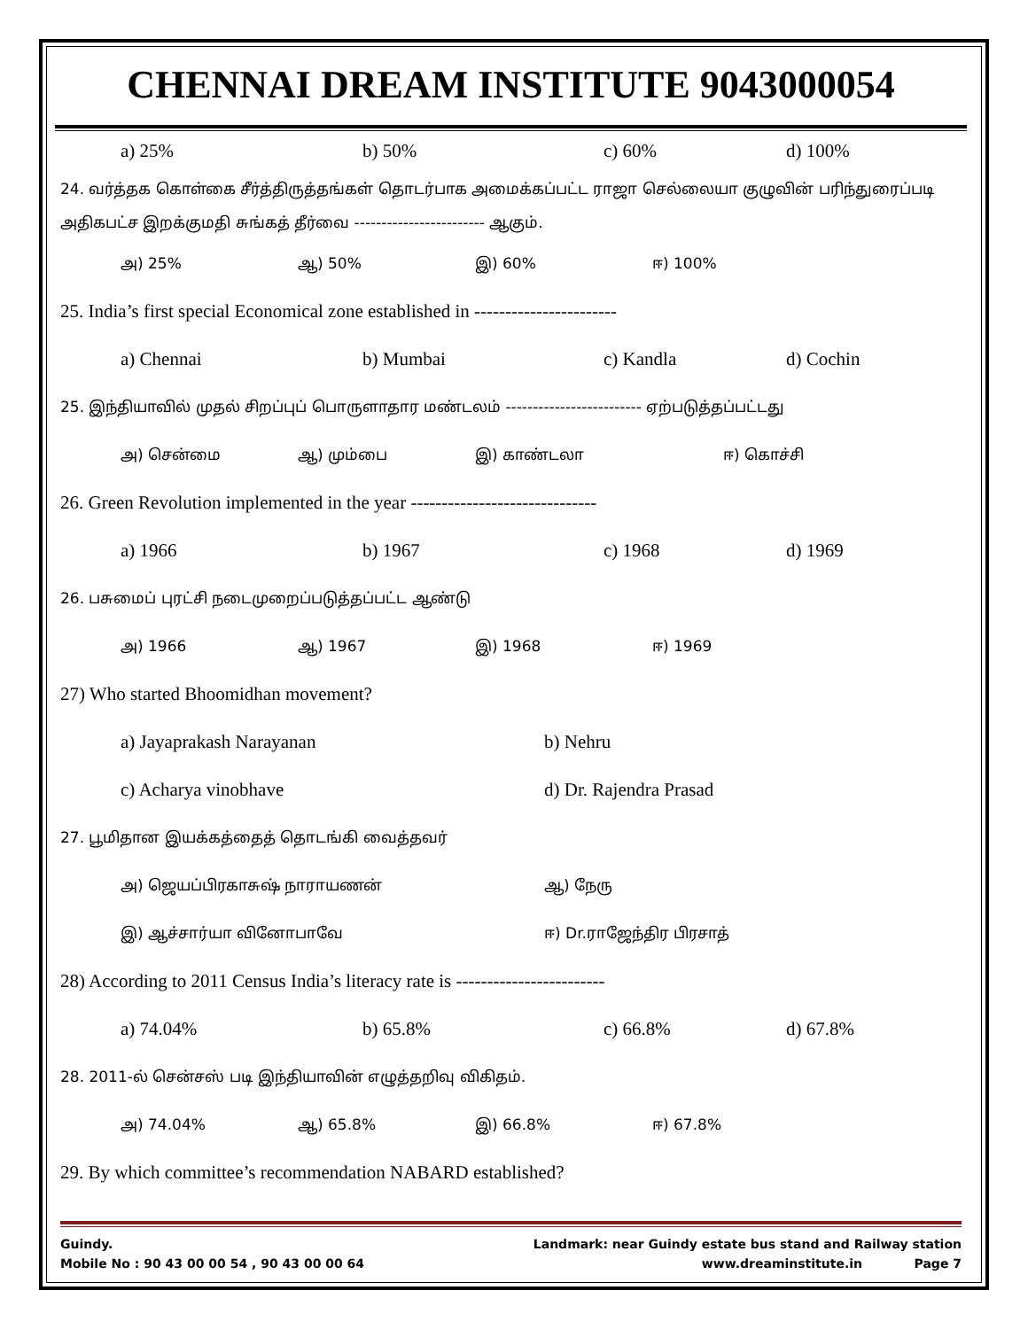CHENNAI DREAM INSTITUTE 9043000054
a) 25% b) 50% c) 60% d) 100%
24. வர்த்தக கொள்கை சீர்த்திருத்தங்கள் தொடர்பாக அமைக்கப்பட்ட ராஜா செல்லையா குழுவின் பரிந்துரைப்படி அதிகபட்ச இறக்குமதி சுங்கத் தீர்வை ------------------------ ஆகும்.
அ) 25% ஆ) 50% இ) 60% ஈ) 100%
25. India’s first special Economical zone established in -----------------------
a) Chennai b) Mumbai c) Kandla d) Cochin
25. இந்தியாவில் முதல் சிறப்புப் பொருளாதார மண்டலம் ------------------------- ஏற்படுத்தப்பட்டது
அ) சென்மை ஆ) மும்பை இ) காண்டலா ஈ) கொச்சி
26. Green Revolution implemented in the year ------------------------------
a) 1966 b) 1967 c) 1968 d) 1969
26. பசுமைப் புரட்சி நடைமுறைப்படுத்தப்பட்ட ஆண்டு
அ) 1966 ஆ) 1967 இ) 1968 ஈ) 1969
27) Who started Bhoomidhan movement?
a) Jayaprakash Narayanan b) Nehru
c) Acharya vinobhave d) Dr. Rajendra Prasad
27. பூமிதான இயக்கத்தைத் தொடங்கி வைத்தவர்
அ) ஜெயப்பிரகாசுஷ் நாராயணன் ஆ) நேரு
இ) ஆச்சார்யா வினோபாவே ஈ) Dr.ராஜேந்திர பிரசாத்
28) According to 2011 Census India’s literacy rate is ------------------------
a) 74.04% b) 65.8% c) 66.8% d) 67.8%
28. 2011-ல் சென்சஸ் படி இந்தியாவின் எழுத்தறிவு விகிதம்.
அ) 74.04% ஆ) 65.8% இ) 66.8% ஈ) 67.8%
29. By which committee’s recommendation NABARD established?
Guindy. Landmark: near Guindy estate bus stand and Railway station
Mobile No : 90 43 00 00 54 , 90 43 00 00 64 www.dreaminstitute.in Page 7